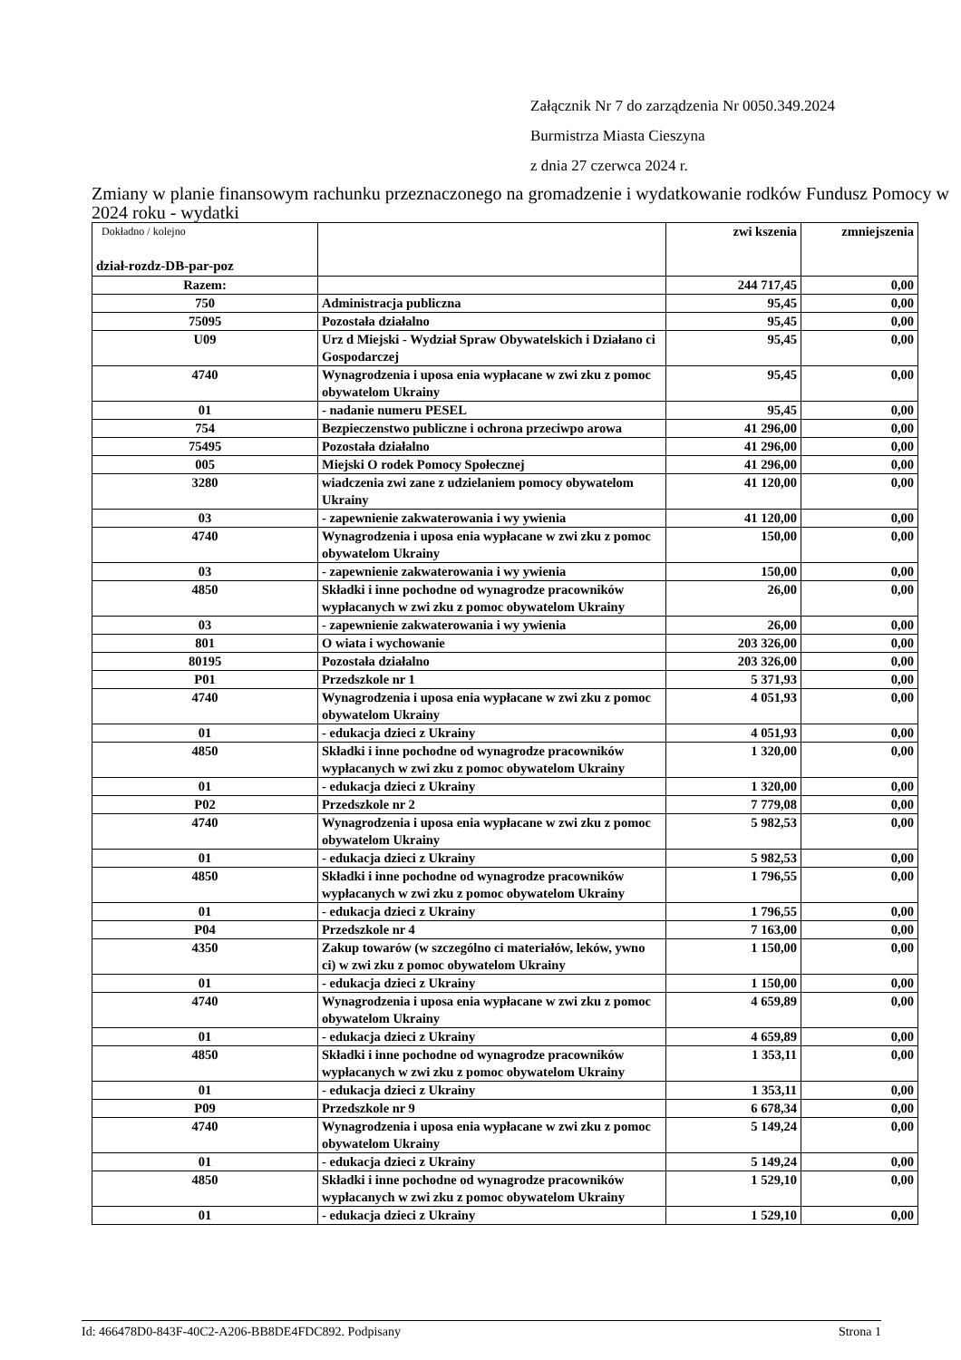Załącznik Nr 7 do zarządzenia Nr 0050.349.2024
Burmistrza Miasta Cieszyna
z dnia 27 czerwca 2024 r.
Zmiany w planie finansowym rachunku przeznaczonego na gromadzenie i wydatkowanie rodków Fundusz Pomocy w 2024 roku - wydatki
| Dokładno / kolejno dział-rozdz-DB-par-poz | | zwi kszenia | zmniejszenia |
| --- | --- | --- | --- |
| Razem: | | 244 717,45 | 0,00 |
| 750 | Administracja publiczna | 95,45 | 0,00 |
| 75095 | Pozostała działalno | 95,45 | 0,00 |
| U09 | Urz d Miejski - Wydział Spraw Obywatelskich i Działano ci Gospodarczej | 95,45 | 0,00 |
| 4740 | Wynagrodzenia i uposa enia wypłacane w zwi zku z pomoc obywatelom Ukrainy | 95,45 | 0,00 |
| 01 | - nadanie numeru PESEL | 95,45 | 0,00 |
| 754 | Bezpieczenstwo publiczne i ochrona przeciwpo arowa | 41 296,00 | 0,00 |
| 75495 | Pozostała działalno | 41 296,00 | 0,00 |
| 005 | Miejski O rodek Pomocy Społecznej | 41 296,00 | 0,00 |
| 3280 | wiadczenia zwi zane z udzielaniem pomocy obywatelom Ukrainy | 41 120,00 | 0,00 |
| 03 | - zapewnienie zakwaterowania i wy ywienia | 41 120,00 | 0,00 |
| 4740 | Wynagrodzenia i uposa enia wypłacane w zwi zku z pomoc obywatelom Ukrainy | 150,00 | 0,00 |
| 03 | - zapewnienie zakwaterowania i wy ywienia | 150,00 | 0,00 |
| 4850 | Składki i inne pochodne od wynagrodze pracowników wypłacanych w zwi zku z pomoc obywatelom Ukrainy | 26,00 | 0,00 |
| 03 | - zapewnienie zakwaterowania i wy ywienia | 26,00 | 0,00 |
| 801 | O wiata i wychowanie | 203 326,00 | 0,00 |
| 80195 | Pozostała działalno | 203 326,00 | 0,00 |
| P01 | Przedszkole nr 1 | 5 371,93 | 0,00 |
| 4740 | Wynagrodzenia i uposa enia wypłacane w zwi zku z pomoc obywatelom Ukrainy | 4 051,93 | 0,00 |
| 01 | - edukacja dzieci z Ukrainy | 4 051,93 | 0,00 |
| 4850 | Składki i inne pochodne od wynagrodze pracowników wypłacanych w zwi zku z pomoc obywatelom Ukrainy | 1 320,00 | 0,00 |
| 01 | - edukacja dzieci z Ukrainy | 1 320,00 | 0,00 |
| P02 | Przedszkole nr 2 | 7 779,08 | 0,00 |
| 4740 | Wynagrodzenia i uposa enia wypłacane w zwi zku z pomoc obywatelom Ukrainy | 5 982,53 | 0,00 |
| 01 | - edukacja dzieci z Ukrainy | 5 982,53 | 0,00 |
| 4850 | Składki i inne pochodne od wynagrodze pracowników wypłacanych w zwi zku z pomoc obywatelom Ukrainy | 1 796,55 | 0,00 |
| 01 | - edukacja dzieci z Ukrainy | 1 796,55 | 0,00 |
| P04 | Przedszkole nr 4 | 7 163,00 | 0,00 |
| 4350 | Zakup towarów (w szczególno ci materiałów, leków, ywno ci) w zwi zku z pomoc obywatelom Ukrainy | 1 150,00 | 0,00 |
| 01 | - edukacja dzieci z Ukrainy | 1 150,00 | 0,00 |
| 4740 | Wynagrodzenia i uposa enia wypłacane w zwi zku z pomoc obywatelom Ukrainy | 4 659,89 | 0,00 |
| 01 | - edukacja dzieci z Ukrainy | 4 659,89 | 0,00 |
| 4850 | Składki i inne pochodne od wynagrodze pracowników wypłacanych w zwi zku z pomoc obywatelom Ukrainy | 1 353,11 | 0,00 |
| 01 | - edukacja dzieci z Ukrainy | 1 353,11 | 0,00 |
| P09 | Przedszkole nr 9 | 6 678,34 | 0,00 |
| 4740 | Wynagrodzenia i uposa enia wypłacane w zwi zku z pomoc obywatelom Ukrainy | 5 149,24 | 0,00 |
| 01 | - edukacja dzieci z Ukrainy | 5 149,24 | 0,00 |
| 4850 | Składki i inne pochodne od wynagrodze pracowników wypłacanych w zwi zku z pomoc obywatelom Ukrainy | 1 529,10 | 0,00 |
| 01 | - edukacja dzieci z Ukrainy | 1 529,10 | 0,00 |
Id: 466478D0-843F-40C2-A206-BB8DE4FDC892. Podpisany Strona 1